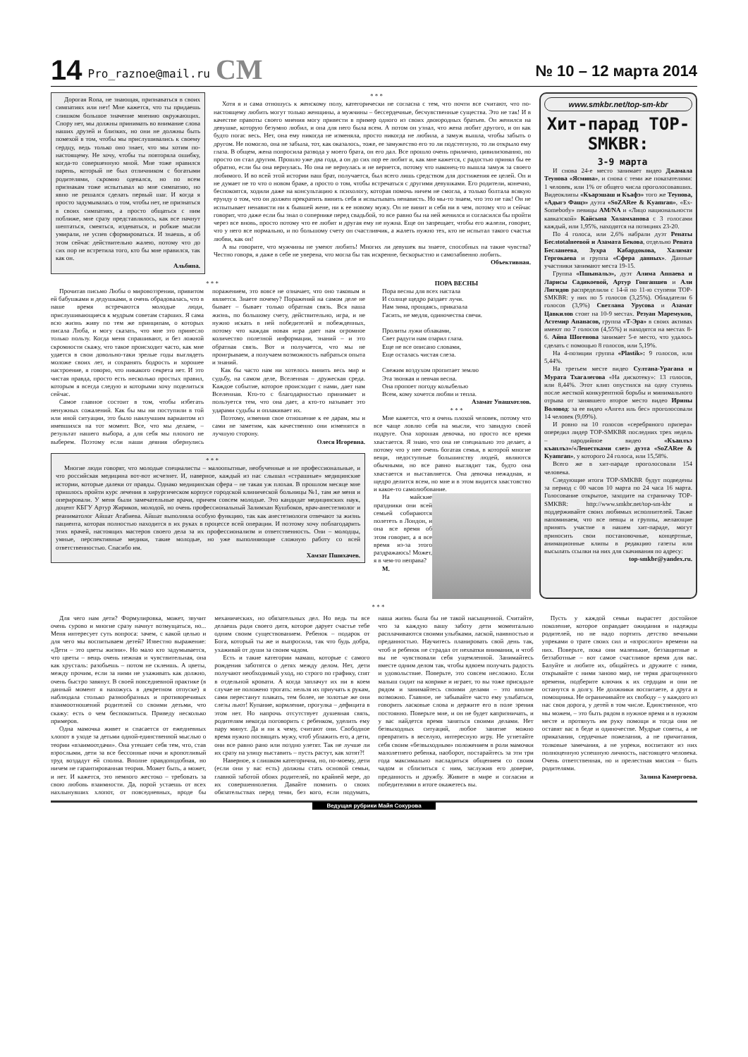14 Pro_raznoe@mail.ru СМ № 10 – 12 марта 2014
Дорогая Rona, не знающая, признаваться в своих симпатиях или нет! Мне кажется, что ты придаешь слишком большое значение мнению окружающих. Спору нет, мы должны принимать во внимание слова наших друзей и близких, но они не должны быть помехой в том, чтобы мы прислушивались к своему сердцу, ведь только оно знает, что мы хотим по-настоящему. Не хочу, чтобы ты повторяла ошибку, когда-то совершенную мной. Мне тоже нравился парень, который не был отличником с богатыми родителями, скромно одевался, но по всем признакам тоже испытывал ко мне симпатию, но явно не решался сделать первый шаг. И когда я просто задумывалась о том, чтобы нет, не признаться в своих симпатиях, а просто общаться с ним поближе, мне сразу представлялось, как все начнут шептаться, смеяться, издеваться, и робкие мысли умирали, не успев сформироваться. И знаешь, я об этом сейчас действительно жалею, потому что до сих пор не встретила того, кто бы мне нравился, так как он.
Альбина.
* * *
Хотя я и сама отношусь к женскому полу, категорически не согласна с тем, что почти все считают, что по-настоящему любить могут только женщины, а мужчины – бессердечные, бесчувственные существа. Это не так! И в качестве правоты своего мнения могу привести в пример одного из своих двоюродных братьев. Он женился на девушке, которую безумно любил, и она для него была всем. А потом он узнал, что жена любит другого, и он как будто погас весь. Нет, она ему никогда не изменяла, просто никогда не любила, а замуж вышла, чтобы забыть о другом. Не помогло, она не забыла, тот, как оказалось, тоже, ее замужество его то ли подстегнуло, то ли открыло ему глаза. В общем, жена попросила развода у моего брата, он его дал. Все прошло очень прилично, цивилизованно, но просто он стал другим. Прошло уже два года, а он до сих пор ее любит и, как мне кажется, с радостью принял бы ее обратно, если бы она вернулась. Но она не вернулась и не вернется, потому что наконец-то вышла замуж за своего любимого. И во всей этой истории наш брат, получается, был всего лишь средством для достижения ее целей. Он и не думает не то что о новом браке, а просто о том, чтобы встречаться с другими девушками. Его родители, конечно, беспокоятся, ходили даже на консультацию к психологу, которая помочь ничем не смогла, а только болтала всякую ерунду о том, что он должен прекратить винить себя и испытывать ненависть. Но мы-то знаем, что это не так! Он не испытывает ненависти ни к бывшей жене, ни к ее новому мужу. Он не винит и себя ни в чем, потому что и сейчас говорит, что даже если бы знал о сопернике перед свадьбой, то все равно бы на ней женился и согласился бы пройти через все вновь, просто потому что ее любит и другая ему не нужна. Еще он запрещает, чтобы его жалели, говорит, что у него все нормально, и по большому счету он счастливчик, а жалеть нужно тех, кто не испытал такого счастья любви, как он!
А вы говорите, что мужчины не умеют любить! Многих ли девушек вы знаете, способных на такие чувства? Честно говоря, я даже в себе не уверена, что могла бы так искренне, бескорыстно и самозабвенно любить.
Объективная.
* * *
Прочитав письмо Любы о мировоззрении, привитом ей бабушками и дедушками, я очень обрадовалась, что в наше время встречаются молодые люди, прислушивающиеся к мудрым советам старших. Я сама всю жизнь живу по тем же принципам, о которых писала Люба, и могу сказать, что мне это принесло только пользу. Когда меня спрашивают, и без ложной скромности скажу, что такое происходит часто, как мне удается в свои довольно-таки зрелые годы выглядеть моложе своих лет, и сохранять бодрость и хорошее настроение, я говорю, что никакого секрета нет. И это чистая правда, просто есть несколько простых правил, которым я всегда следую и которыми хочу поделиться сейчас.
Самое главное состоит в том, чтобы избегать ненужных сожалений. Как бы мы ни поступили в той или иной ситуации, это было наилучшим вариантом из имевшихся на тот момент. Все, что мы делаем, – результат нашего выбора, а для себя мы плохого не выберем. Поэтому если наши деяния обернулись поражением, это вовсе не означает, что оно таковым и является. Знаете почему? Поражений на самом деле не бывает – бывает только обратная связь. Вся наша жизнь, по большому счету, действительно, игра, и не нужно искать в ней победителей и побежденных, потому что каждая новая игра дает нам огромное количество полезной информации, знаний – и это обратная связь. Вот и получается, что мы не проигрываем, а получаем возможность набраться опыта и знаний.
Как бы часто нам ни хотелось винить весь мир и судьбу, на самом деле, Вселенная – дружеская среда. Каждое событие, которое происходит с нами, дает нам Вселенная. Кто-то с благодарностью принимает и пользуется тем, что она дает, а кто-то называет это ударами судьбы и оплакивает их.
Поэтому, изменив свое отношение к ее дарам, мы и сами не заметим, как качественно они изменятся в лучшую сторону.
Олеся Игоревна.
* * *
Многие люди говорят, что молодые специалисты – малоопытные, необученные и не профессиональные, и что российская медицина вот-вот исчезнет. И, наверное, каждый из нас слышал «страшные» медицинские истории, которые далеки от правды. Однако медицинская сфера – не такая уж плохая. В прошлом месяце мне пришлось пройти курс лечения в хирургическом корпусе городской клинической больницы №1, там же меня и оперировали. У меня были замечательные врачи, причем совсем молодые. Это кандидат медицинских наук, доцент КБГУ Артур Жириков, молодой, но очень профессиональный Залимхан Кушбоков, врач-анестезиолог и реаниматолог Айшат Атабиева. Айшат выполняла особую функцию, так как анестезиологи отвечают за жизнь пациента, которая полностью находится в их руках в процессе всей операции. И поэтому хочу поблагодарить этих врачей, настоящих мастеров своего дела за их профессионализм и ответственность. Они – молодцы, умные, перспективные медики, такие молодые, но уже выполняющие сложную работу со всей ответственностью. Спасибо им.
Хамзат Пшихачев.
ПОРА ВЕСНЫ
Пора весны для всех настала
И солнце щедро раздает лучи.
Нам зима, прощаясь, приказала
Гасить, не медля, одиночества свечи.
Пролиты лужи облаками,
Свет радуги нам озарил глаза.
Еще не все описано словами,
Еще осталась чистая слеза.
Свежим воздухом пропитает землю
Эта звонкая и певчая весна.
Она пропоет погоду колыбелью
Всем, кому хочется любви и тепла.
Азамат Унашхотлов.
* * *
Мне кажется, что я очень плохой человек, потому что все чаще ловлю себя на мысли, что завидую своей подруге. Она хорошая девочка, но просто все время хвастается. Я знаю, что она не специально это делает, а потому что у нее очень богатая семья, в которой многие вещи, недоступные большинству людей, являются обычными, но все равно выглядит так, будто она хвастается и выставляется. Она девочка нежадная, и щедро делится всем, но мне и в этом видится хвастовство и какое-то самолюбование.
На майские праздники они всей семьей собираются полететь в Лондон, и она все время об этом говорит, а я все время из-за этого раздражаюсь! Может, я в чем-то неправа?
М.
www.smkbr.net/top-sm-kbr
Хит-парад TOP-SMKBR:
3-9 марта
И снова 24-е место занимает видео Джамала Теунова «Ясмина», и снова с теми же показателями: 1 человек, или 1% от общего числа проголосовавших. Видеоклипы «Къарэшаш и Къафэ» того же Теунова, «Адыгэ Фащэ» дуэта «SoZARee & Kyamran», «Ex-Somebody» певицы AM/NA и «Лицо национальности кавказской» Кайсына Холамханова с 3 голосами каждый, или 1,95%, находятся на позициях 23-20.
По 4 голоса, или 2,6% набрали дуэт Ренаты Беслtotalнеевой и Азамата Бекова, отдельно Рената Бесланеева, Зухра Кабардокова, Халимат Гергокаева и группа «Сфера данных». Данные участники занимают места 19-15.
Группа «Пшынальэ», дуэт Алима Аппаева и Ларисы Садикоевой, Артур Гонгапшев и Али Лигидов распределили с 14-й по 11-ю ступени TOP-SMKBR: у них по 5 голосов (3,25%). Обладатели 6 голосов (3,9%) Светлана Урусова и Азамат Цавкилов стоят на 10-9 местах. Резуан Маремуков, Астемир Апанасов, группа «Т-Эра» в своих активах имеют по 7 голосов (4,55%) и находятся на местах 8-6. Айна Шогенова занимает 5-е место, что удалось сделать с помощью 8 голосов, или 5,19%.
На 4-позиции группа «Plastik»: 9 голосов, или 5,44%.
На третьем месте видео Султана-Урагана и Мурата Тхагалегова «На дискотеку»: 13 голосов, или 8,44%. Этот клип опустился на одну ступень после жесткой конкурентной борьбы и минимального отрыва от занявшего второе место видео Ирины Воловод: за ее видео «Ангел иль бес» проголосовали 14 человек (9,09%).
И ровно на 10 голосов «серебряного призера» опередил лидер TOP-SMKBR последних трех недель – пародийное видео «Къаплъэ къаплъэ»/«Лепестками слез» дуэта «SoZARee & Kyamran», у которого 24 голоса, или 15,58%.
Всего же в хит-параде проголосовали 154 человека.
Следующие итоги TOP-SMKBR будут подведены за период с 00 часов 10 марта по 24 часа 16 марта. Голосование открытое, заходите на страничку TOP-SMKBR: http://www.smkbr.net/top-sm-kbr и поддерживайте своих любимых исполнителей. Также напоминаем, что все певцы и группы, желающие принять участие в нашем хит-параде, могут приносить свои постановочные, концертные, анимационные клипы в редакцию газеты или высылать ссылки на них для скачивания по адресу:
top-smkbr@yandex.ru.
* * *
Для чего нам дети? Формулировка, может, звучит очень сурово и многие сразу начнут возмущаться, но... Меня интересует суть вопроса: зачем, с какой целью и для чего мы воспитываем детей? Известно выражение: «Дети – это цветы жизни». Но мало кто задумывается, что цветы – вещь очень нежная и чувствительная, она как хрусталь: разобьешь – потом не склеишь. А цветы, между прочим, если за ними не ухаживать как должно, очень быстро завянут. В своей повседневной практике (в данный момент я нахожусь в декретном отпуске) я наблюдала столько разнообразных и противоречивых взаимоотношений родителей со своими детьми, что скажу: есть о чем беспокоиться. Приведу несколько примеров.
Одна мамочка живет и спасается от ежедневных хлопот в уходе за детьми одной-единственной мыслью о теории «взаимоотдачи». Она утешает себя тем, что, став взрослыми, дети за все бессонные ночи и кропотливый труд воздадут ей сполна. Вполне правдоподобная, но ничем не гарантированная теория. Может быть, а может, и нет. И кажется, это немного жестоко – требовать за свою любовь взаимности. Да, порой устаешь от всех нахлынувших хлопот, от повседневных, вроде бы механических, но обязательных дел. Но ведь ты все делаешь ради своего дитя, которое дарует счастье тебе одним своим существованием. Ребенок – подарок от Бога, который ты же и выпросила, так что будь добра, ухаживай от души за своим чадом.
Есть и такие категории мамаш, которые с самого рождения заботятся о детях между делом. Нет, дети получают необходимый уход, но строго по графику, спят в отдельной кровати. А когда заплачут их ни в коем случае не положено трогать: нельзя их приучать к рукам, сами перестанут плакать, тем более, не золотые же они слезы льют! Купание, кормление, прогулка – дефицита в этом нет. Но напрочь отсутствует душевная связь, родителям некогда поговорить с ребенком, уделить ему пару минут. Да и ни к чему, считают они. Свободное время нужно посвящать мужу, чтоб ублажить его, а дети, они все равно рано или поздно улетят. Так не лучше ли их сразу на улицу выставить – пусть растут, как хотят?!
Наверное, я слишком категорична, но, по-моему, дети (если они у вас есть) должны стать основой семьи, главной заботой обоих родителей, по крайней мере, до их совершеннолетия. Давайте помнить о своих обязательствах перед теми, без кого, если подумать, наша жизнь была бы не такой насыщенной. Считайте, что за каждую вашу заботу дети моментально расплачиваются своими улыбками, лаской, наивностью и преданностью. Научитесь планировать свой день так, чтоб и ребенок не страдал от нехватки внимания, и чтоб вы не чувствовали себя ущемленной. Занимайтесь вместе одним делом так, чтобы вдвоем получать радость и удовольствие. Поверьте, это совсем несложно. Если малыш сидит на коврике и играет, то вы тоже присядьте рядом и занимайтесь своими делами – это вполне возможно. Главное, не забывайте часто ему улыбаться, говорить ласковые слова и держите его в поле зрения постоянно. Поверьте мне, и он не будет капризничать, и у вас найдется время заняться своими делами. Нет безвыходных ситуаций, любое занятие можно превратить в веселую, интересную игру. Не угнетайте себя своим «безвыходным» положением в роли мамочки малолетнего ребенка, наоборот, постарайтесь за эти три года максимально насладиться общением со своим чадом и сблизиться с ним, заслужив его доверие, преданность и дружбу. Живите в мире и согласии и победителями в итоге окажетесь вы.
Пусть у каждой семьи вырастет достойное поколение, которое оправдает ожидания и надежды родителей, но не надо портить детство вечными упреками о трате своих сил и «взрослого» времени на них. Поверьте, пока они маленькие, беззащитные и беззаботные – вот самое счастливое время для вас. Балуйте и любите их, общайтесь и дружите с ними, открывайте с ними заново мир, не теряя драгоценного времени, подберите ключик к их сердцам и они не останутся в долгу. Не должники воспитаете, а друга и помощника. Не ограничивайте их свободу – у каждого из нас своя дорога, у детей в том числе. Единственное, что мы можем, – это быть рядом в нужное время и в нужном месте и протянуть им руку помощи и тогда они не оставят вас в беде и одиночестве. Мудрые советы, а не приказания, сердечные пожелания, а не причитания, толковые замечания, а не упреки, воспитают из них полноценную успешную личность, настоящего человека. Очень ответственная, но и прелестная миссия – быть родителями.
Залина Камергоева.
Ведущая рубрики Майя Сокурова